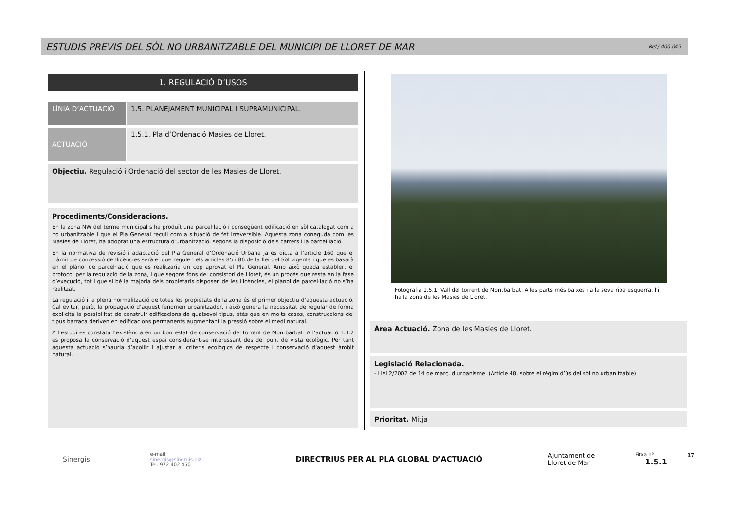ESTUDIS PREVIS DEL SÒL NO URBANITZABLE DEL MUNICIPI DE LLORET DE MAR
Ref./ 400.045
1. REGULACIÓ D’USOS
LÍNIA D’ACTUACIÓ 1.5. PLANEJAMENT MUNICIPAL I SUPRAMUNICIPAL.
ACTUACIÓ
1.5.1. Pla d’Ordenació Masies de Lloret.
Objectiu. Regulació i Ordenació del sector de les Masies de Lloret.
Procediments/Consideracions.
En la zona NW del terme municipal s’ha produït una parcel·lació i consegüent edificació en sòl catalogat com a no urbanitzable i que el Pla General recull com a situació de fet irreversible. Aquesta zona coneguda com les Masies de Lloret, ha adoptat una estructura d’urbanització, segons la disposició dels carrers i la parcel·lació.
En la normativa de revisió i adaptació del Pla General d’Ordenació Urbana ja es dicta a l’article 160 que el tràmit de concessió de llicències serà el que regulen els articles 85 i 86 de la llei del Sòl vigents i que es basarà en el plànol de parcel·lació que es realitzaria un cop aprovat el Pla General. Amb això queda establert el protocol per la regulació de la zona, i que segons fons del consistori de Lloret, és un procés que resta en la fase d’execució, tot i que si bé la majoria dels propietaris disposen de les llicències, el plànol de parcel·lació no s’ha realitzat.
La regulació i la plena normalització de totes les propietats de la zona és el primer objectiu d’aquesta actuació. Cal evitar, però, la propagació d’aquest fenomen urbanitzador, i això genera la necessitat de regular de forma explicita la possibilitat de construir edificacions de qualsevol tipus, atès que en molts casos, construccions del tipus barraca deriven en edificacions permanents augmentant la pressió sobre el medi natural.
A l’estudi es constata l’existència en un bon estat de conservació del torrent de Montbarbat. A l’actuació 1.3.2 es proposa la conservació d’aquest espai considerant-se interessant des del punt de vista ecològic. Per tant aquesta actuació s’hauria d’acollir i ajustar al criteris ecològics de respecte i conservació d’aquest àmbit natural.
Fotografia 1.5.1. Vall del torrent de Montbarbat. A les parts més baixes i a la seva riba esquerra, hi ha la zona de les Masies de Lloret.
Àrea Actuació. Zona de les Masies de Lloret.
Legislació Relacionada.
- Llei 2/2002 de 14 de març, d’urbanisme. (Article 48, sobre el règim d’ús del sòl no urbanitzable)
Prioritat. Mitja
Sinergis
e-mail:
sinergis@sinergis.biz
Tel. 972 402 450
DIRECTRIUS PER AL PLA GLOBAL D’ACTUACIÓ
Ajuntament de
Lloret de Mar
Fitxa nº 1.5.1
17